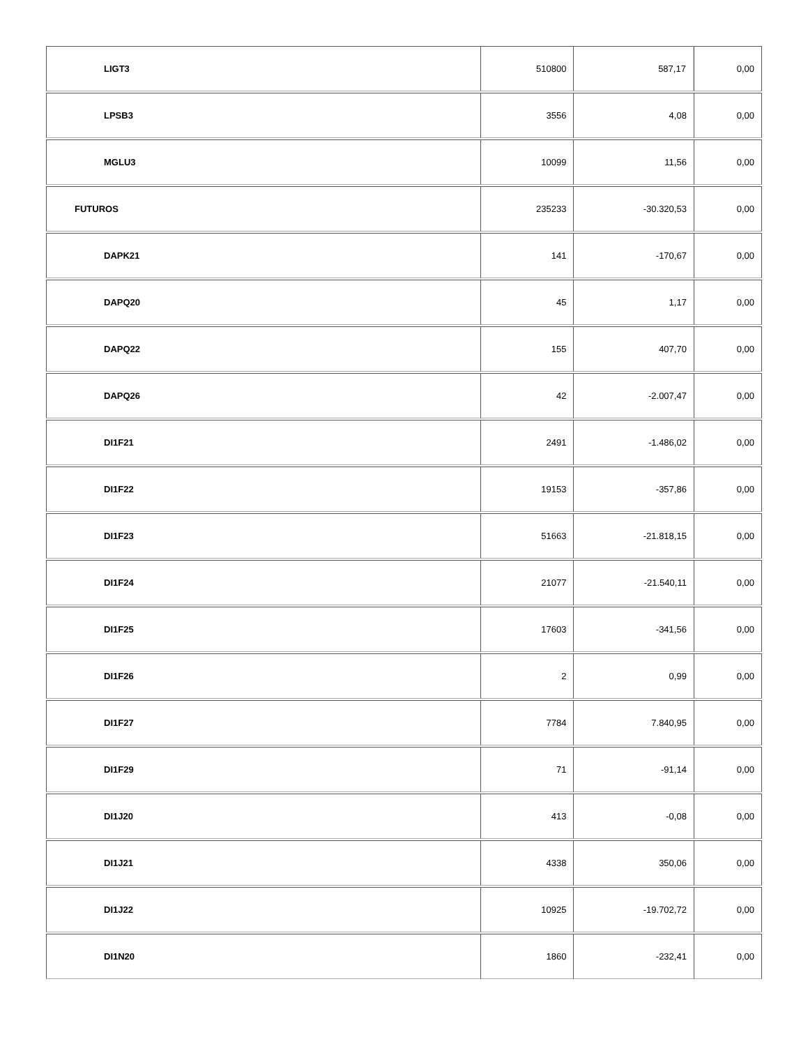| LIGT3 | 510800 | 587,17 | 0,00 |
| LPSB3 | 3556 | 4,08 | 0,00 |
| MGLU3 | 10099 | 11,56 | 0,00 |
| FUTUROS | 235233 | -30.320,53 | 0,00 |
| DAPK21 | 141 | -170,67 | 0,00 |
| DAPQ20 | 45 | 1,17 | 0,00 |
| DAPQ22 | 155 | 407,70 | 0,00 |
| DAPQ26 | 42 | -2.007,47 | 0,00 |
| DI1F21 | 2491 | -1.486,02 | 0,00 |
| DI1F22 | 19153 | -357,86 | 0,00 |
| DI1F23 | 51663 | -21.818,15 | 0,00 |
| DI1F24 | 21077 | -21.540,11 | 0,00 |
| DI1F25 | 17603 | -341,56 | 0,00 |
| DI1F26 | 2 | 0,99 | 0,00 |
| DI1F27 | 7784 | 7.840,95 | 0,00 |
| DI1F29 | 71 | -91,14 | 0,00 |
| DI1J20 | 413 | -0,08 | 0,00 |
| DI1J21 | 4338 | 350,06 | 0,00 |
| DI1J22 | 10925 | -19.702,72 | 0,00 |
| DI1N20 | 1860 | -232,41 | 0,00 |